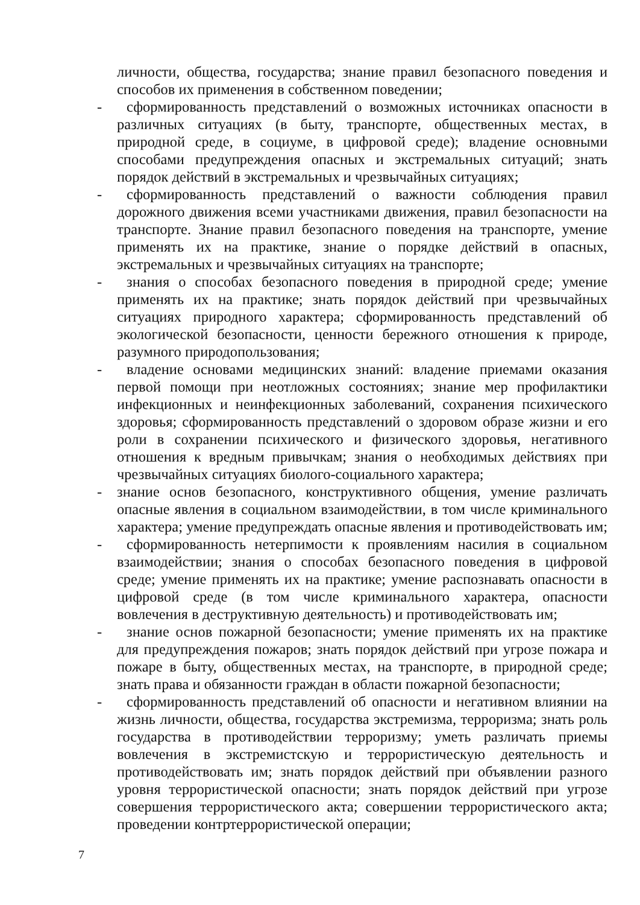личности, общества, государства; знание правил безопасного поведения и способов их применения в собственном поведении;
- сформированность представлений о возможных источниках опасности в различных ситуациях (в быту, транспорте, общественных местах, в природной среде, в социуме, в цифровой среде); владение основными способами предупреждения опасных и экстремальных ситуаций; знать порядок действий в экстремальных и чрезвычайных ситуациях;
- сформированность представлений о важности соблюдения правил дорожного движения всеми участниками движения, правил безопасности на транспорте. Знание правил безопасного поведения на транспорте, умение применять их на практике, знание о порядке действий в опасных, экстремальных и чрезвычайных ситуациях на транспорте;
- знания о способах безопасного поведения в природной среде; умение применять их на практике; знать порядок действий при чрезвычайных ситуациях природного характера; сформированность представлений об экологической безопасности, ценности бережного отношения к природе, разумного природопользования;
- владение основами медицинских знаний: владение приемами оказания первой помощи при неотложных состояниях; знание мер профилактики инфекционных и неинфекционных заболеваний, сохранения психического здоровья; сформированность представлений о здоровом образе жизни и его роли в сохранении психического и физического здоровья, негативного отношения к вредным привычкам; знания о необходимых действиях при чрезвычайных ситуациях биолого-социального характера;
- знание основ безопасного, конструктивного общения, умение различать опасные явления в социальном взаимодействии, в том числе криминального характера; умение предупреждать опасные явления и противодействовать им;
- сформированность нетерпимости к проявлениям насилия в социальном взаимодействии; знания о способах безопасного поведения в цифровой среде; умение применять их на практике; умение распознавать опасности в цифровой среде (в том числе криминального характера, опасности вовлечения в деструктивную деятельность) и противодействовать им;
- знание основ пожарной безопасности; умение применять их на практике для предупреждения пожаров; знать порядок действий при угрозе пожара и пожаре в быту, общественных местах, на транспорте, в природной среде; знать права и обязанности граждан в области пожарной безопасности;
- сформированность представлений об опасности и негативном влиянии на жизнь личности, общества, государства экстремизма, терроризма; знать роль государства в противодействии терроризму; уметь различать приемы вовлечения в экстремистскую и террористическую деятельность и противодействовать им; знать порядок действий при объявлении разного уровня террористической опасности; знать порядок действий при угрозе совершения террористического акта; совершении террористического акта; проведении контртеррористической операции;
7